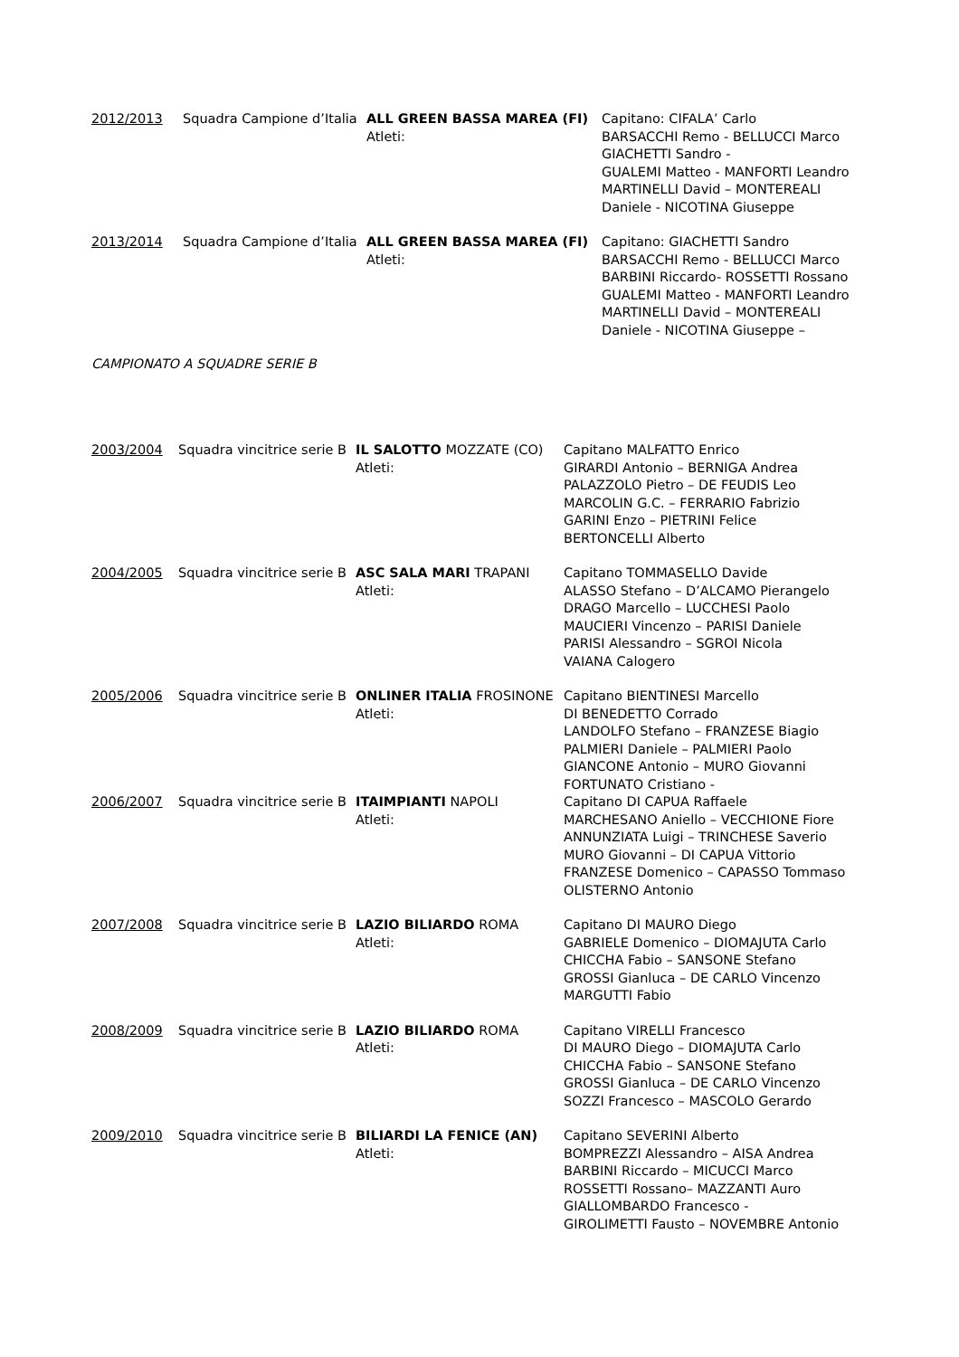2012/2013
Squadra Campione d’Italia
ALL GREEN BASSA MAREA (FI)
Atleti:
Capitano: CIFALA’ Carlo
BARSACCHI Remo - BELLUCCI Marco
GIACHETTI Sandro -
GUALEMI Matteo - MANFORTI Leandro
MARTINELLI David – MONTEREALI
Daniele - NICOTINA Giuseppe
2013/2014
Squadra Campione d’Italia
ALL GREEN BASSA MAREA (FI)
Atleti:
Capitano: GIACHETTI Sandro
BARSACCHI Remo - BELLUCCI Marco
BARBINI Riccardo- ROSSETTI Rossano
GUALEMI Matteo - MANFORTI Leandro
MARTINELLI David – MONTEREALI
Daniele - NICOTINA Giuseppe –
CAMPIONATO A SQUADRE SERIE B
2003/2004
Squadra vincitrice serie B
IL SALOTTO MOZZATE (CO)
Atleti:
Capitano MALFATTO Enrico
GIRARDI Antonio – BERNIGA Andrea
PALAZZOLO Pietro – DE FEUDIS Leo
MARCOLIN G.C. – FERRARIO Fabrizio
GARINI Enzo – PIETRINI Felice
BERTONCELLI Alberto
2004/2005
Squadra vincitrice serie B
ASC SALA MARI TRAPANI
Atleti:
Capitano TOMMASELLO Davide
ALASSO Stefano – D’ALCAMO Pierangelo
DRAGO Marcello – LUCCHESI Paolo
MAUCIERI Vincenzo – PARISI Daniele
PARISI Alessandro – SGROI Nicola
VAIANA Calogero
2005/2006
Squadra vincitrice serie B
ONLINER ITALIA FROSINONE
Atleti:
Capitano BIENTINESI Marcello
DI BENEDETTO Corrado
LANDOLFO Stefano – FRANZESE Biagio
PALMIERI Daniele – PALMIERI Paolo
GIANCONE Antonio – MURO Giovanni
FORTUNATO Cristiano -
2006/2007
Squadra vincitrice serie B
ITAIMPIANTI NAPOLI
Atleti:
Capitano DI CAPUA Raffaele
MARCHESANO Aniello – VECCHIONE Fiore
ANNUNZIATA Luigi – TRINCHESE Saverio
MURO Giovanni – DI CAPUA Vittorio
FRANZESE Domenico – CAPASSO Tommaso
OLISTERNO Antonio
2007/2008
Squadra vincitrice serie B
LAZIO BILIARDO ROMA
Atleti:
Capitano DI MAURO Diego
GABRIELE Domenico – DIOMAJUTA Carlo
CHICCHA Fabio – SANSONE Stefano
GROSSI Gianluca – DE CARLO Vincenzo
MARGUTTI Fabio
2008/2009
Squadra vincitrice serie B
LAZIO BILIARDO ROMA
Atleti:
Capitano VIRELLI Francesco
DI MAURO Diego – DIOMAJUTA Carlo
CHICCHA Fabio – SANSONE Stefano
GROSSI Gianluca – DE CARLO Vincenzo
SOZZI Francesco – MASCOLO Gerardo
2009/2010
Squadra vincitrice serie B
BILIARDI LA FENICE (AN)
Atleti:
Capitano SEVERINI Alberto
BOMPREZZI Alessandro – AISA Andrea
BARBINI Riccardo – MICUCCI Marco
ROSSETTI Rossano– MAZZANTI Auro
GIALLOMBARDO Francesco -
GIROLIMETTI Fausto – NOVEMBRE Antonio